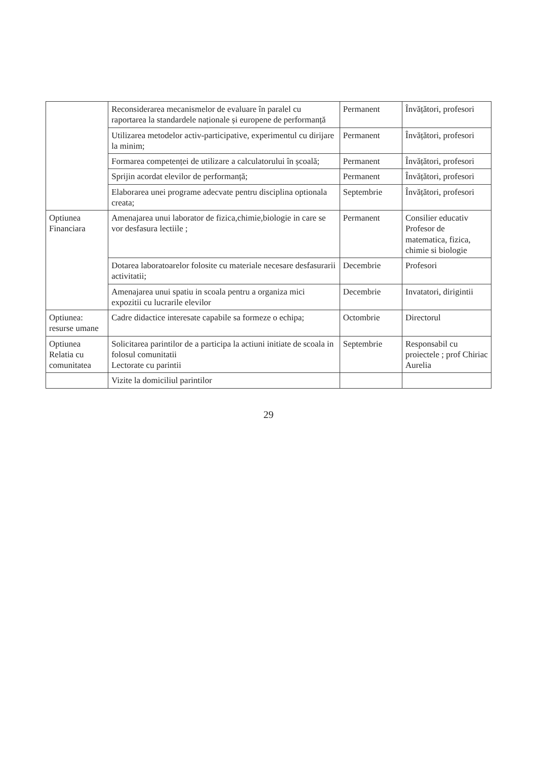| | Reconsiderarea mecanismelor de evaluare în paralel cu raportarea la standardele naționale și europene de performanță | Permanent | Învățători, profesori |
| | Utilizarea metodelor activ-participative, experimentul cu dirijare la minim; | Permanent | Învățători, profesori |
| | Formarea competenței de utilizare a calculatorului în școală; | Permanent | Învățători, profesori |
| | Sprijin acordat elevilor de performanță; | Permanent | Învățători, profesori |
| | Elaborarea unei programe adecvate pentru disciplina optionala creata; | Septembrie | Învățători, profesori |
| Optiunea Financiara | Amenajarea unui laborator de fizica,chimie,biologie in care se vor desfasura lectiile ; | Permanent | Consilier educativ Profesor de matematica, fizica, chimie si biologie |
| | Dotarea laboratoarelor folosite cu materiale necesare desfasurarii activitatii; | Decembrie | Profesori |
| | Amenajarea unui spatiu in scoala pentru a organiza mici expozitii cu lucrarile elevilor | Decembrie | Invatatori, dirigintii |
| Optiunea: resurse umane | Cadre didactice interesate capabile sa formeze o echipa; | Octombrie | Directorul |
| Optiunea Relatia cu comunitatea | Solicitarea parintilor de a participa la actiuni initiate de scoala in folosul comunitatii Lectorate cu parintii | Septembrie | Responsabil cu proiectele ; prof Chiriac Aurelia |
| | Vizite la domiciliul parintilor | | |
29